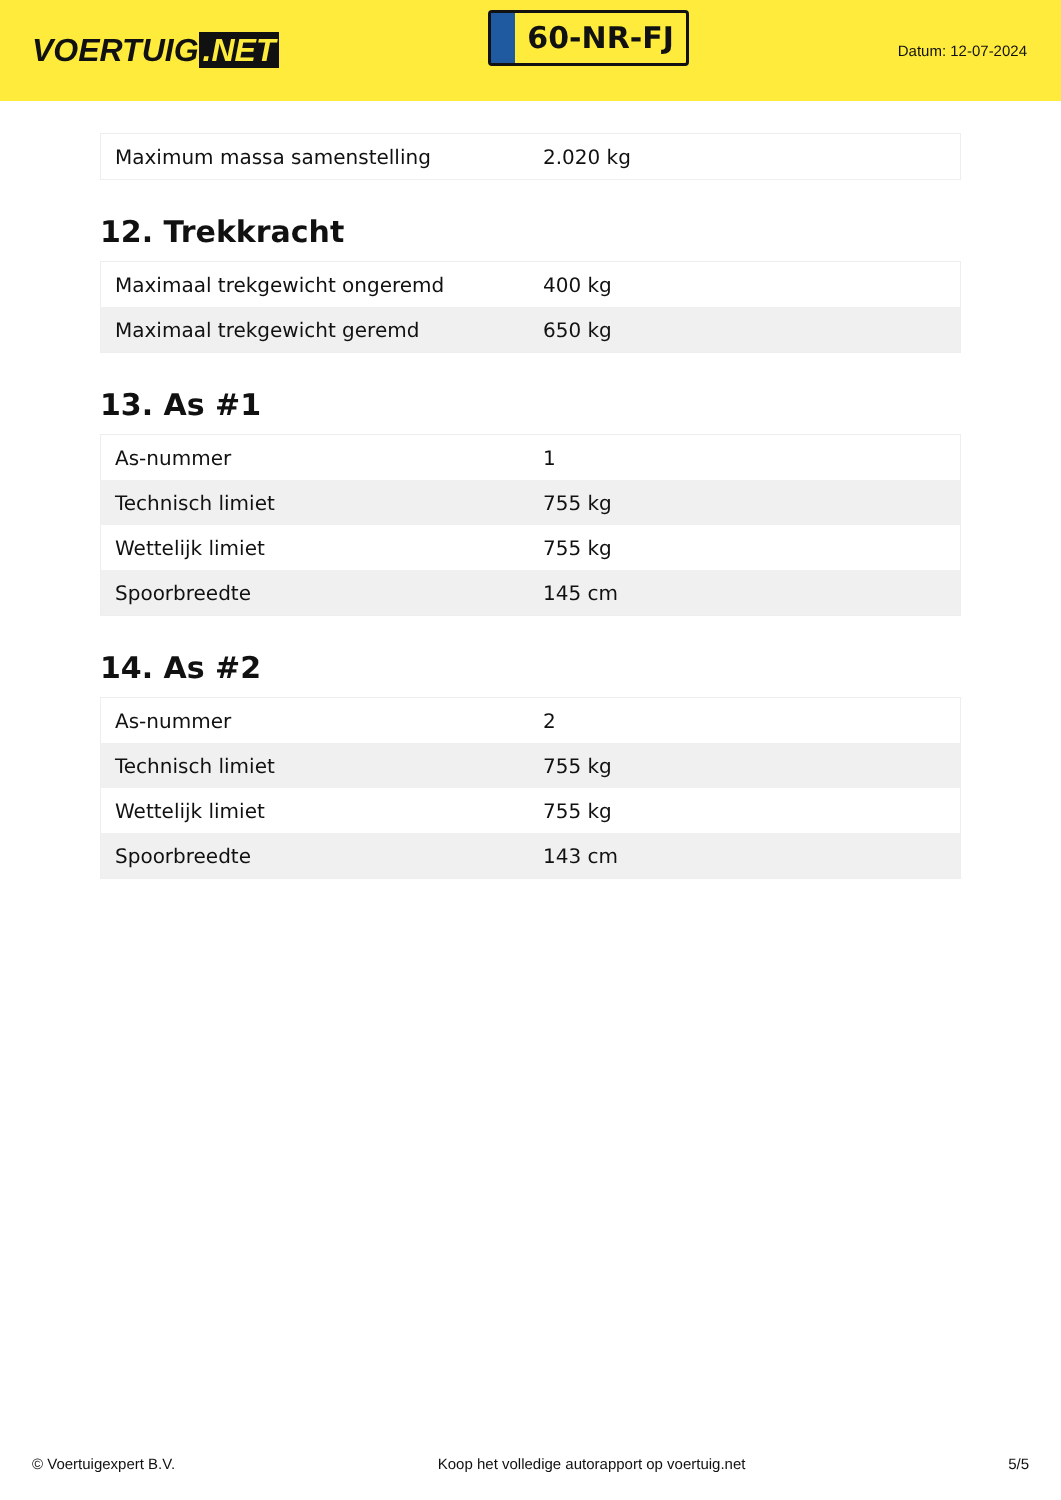VOERTUIG.NET
60-NR-FJ
Datum: 12-07-2024
| Maximum massa samenstelling | 2.020 kg |
12. Trekkracht
| Maximaal trekgewicht ongeremd | 400 kg |
| Maximaal trekgewicht geremd | 650 kg |
13. As #1
| As-nummer | 1 |
| Technisch limiet | 755 kg |
| Wettelijk limiet | 755 kg |
| Spoorbreedte | 145 cm |
14. As #2
| As-nummer | 2 |
| Technisch limiet | 755 kg |
| Wettelijk limiet | 755 kg |
| Spoorbreedte | 143 cm |
© Voertuigexpert B.V. Koop het volledige autorapport op voertuig.net 5/5